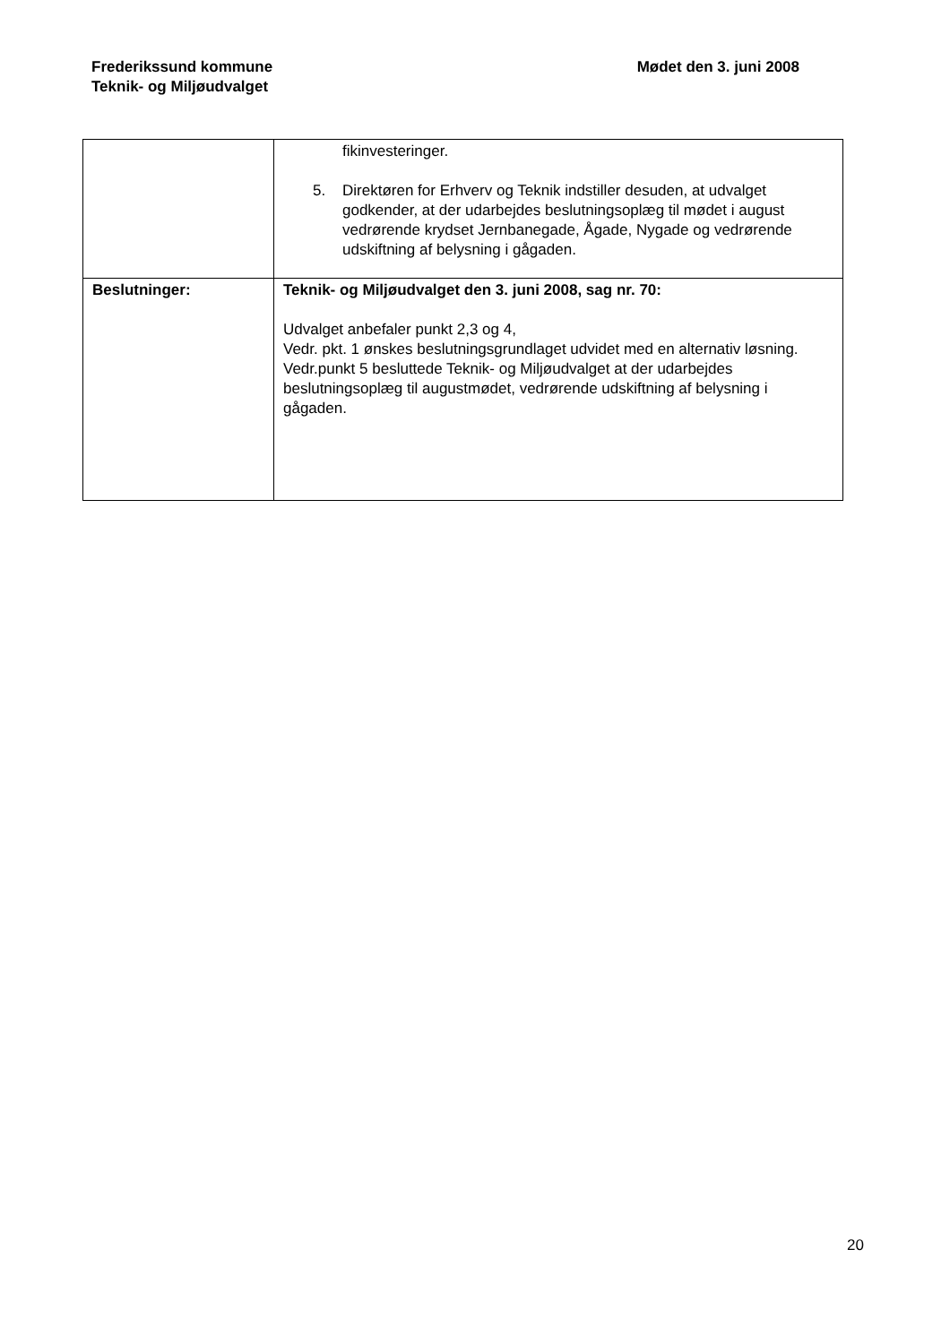Frederikssund kommune
Teknik- og Miljøudvalget
Mødet den 3. juni 2008
| | fikinvesteringer. 5. Direktøren for Erhverv og Teknik indstiller desuden, at udvalget godkender, at der udarbejdes beslutningsoplæg til mødet i august vedrørende krydset Jernbanegade, Ågade, Nygade og vedrørende udskiftning af belysning i gågaden. |
| Beslutninger: | Teknik- og Miljøudvalget den 3. juni 2008, sag nr. 70: Udvalget anbefaler punkt 2,3 og 4, Vedr. pkt. 1 ønskes beslutningsgrundlaget udvidet med en alternativ løsning. Vedr.punkt 5 besluttede Teknik- og Miljøudvalget at der udarbejdes beslutningsoplæg til augustmødet, vedrørende udskiftning af belysning i gågaden. |
20